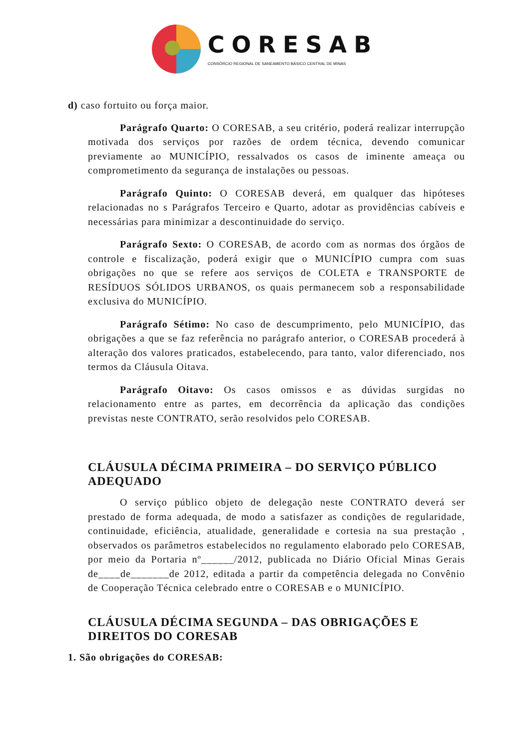CORESAB
CONSÓRCIO REGIONAL DE SANEAMENTO BÁSICO CENTRAL DE MINAS
d) caso fortuito ou força maior.
Parágrafo Quarto: O CORESAB, a seu critério, poderá realizar interrupção motivada dos serviços por razões de ordem técnica, devendo comunicar previamente ao MUNICÍPIO, ressalvados os casos de iminente ameaça ou comprometimento da segurança de instalações ou pessoas.
Parágrafo Quinto: O CORESAB deverá, em qualquer das hipóteses relacionadas no s Parágrafos Terceiro e Quarto, adotar as providências cabíveis e necessárias para minimizar a descontinuidade do serviço.
Parágrafo Sexto: O CORESAB, de acordo com as normas dos órgãos de controle e fiscalização, poderá exigir que o MUNICÍPIO cumpra com suas obrigações no que se refere aos serviços de COLETA e TRANSPORTE de RESÍDUOS SÓLIDOS URBANOS, os quais permanecem sob a responsabilidade exclusiva do MUNICÍPIO.
Parágrafo Sétimo: No caso de descumprimento, pelo MUNICÍPIO, das obrigações a que se faz referência no parágrafo anterior, o CORESAB procederá à alteração dos valores praticados, estabelecendo, para tanto, valor diferenciado, nos termos da Cláusula Oitava.
Parágrafo Oitavo: Os casos omissos e as dúvidas surgidas no relacionamento entre as partes, em decorrência da aplicação das condições previstas neste CONTRATO, serão resolvidos pelo CORESAB.
CLÁUSULA DÉCIMA PRIMEIRA – DO SERVIÇO PÚBLICO ADEQUADO
O serviço público objeto de delegação neste CONTRATO deverá ser prestado de forma adequada, de modo a satisfazer as condições de regularidade, continuidade, eficiência, atualidade, generalidade e cortesia na sua prestação , observados os parâmetros estabelecidos no regulamento elaborado pelo CORESAB, por meio da Portaria nº______/2012, publicada no Diário Oficial Minas Gerais de____de_______de 2012, editada a partir da competência delegada no Convênio de Cooperação Técnica celebrado entre o CORESAB e o MUNICÍPIO.
CLÁUSULA DÉCIMA SEGUNDA – DAS OBRIGAÇÕES E DIREITOS DO CORESAB
1. São obrigações do CORESAB: